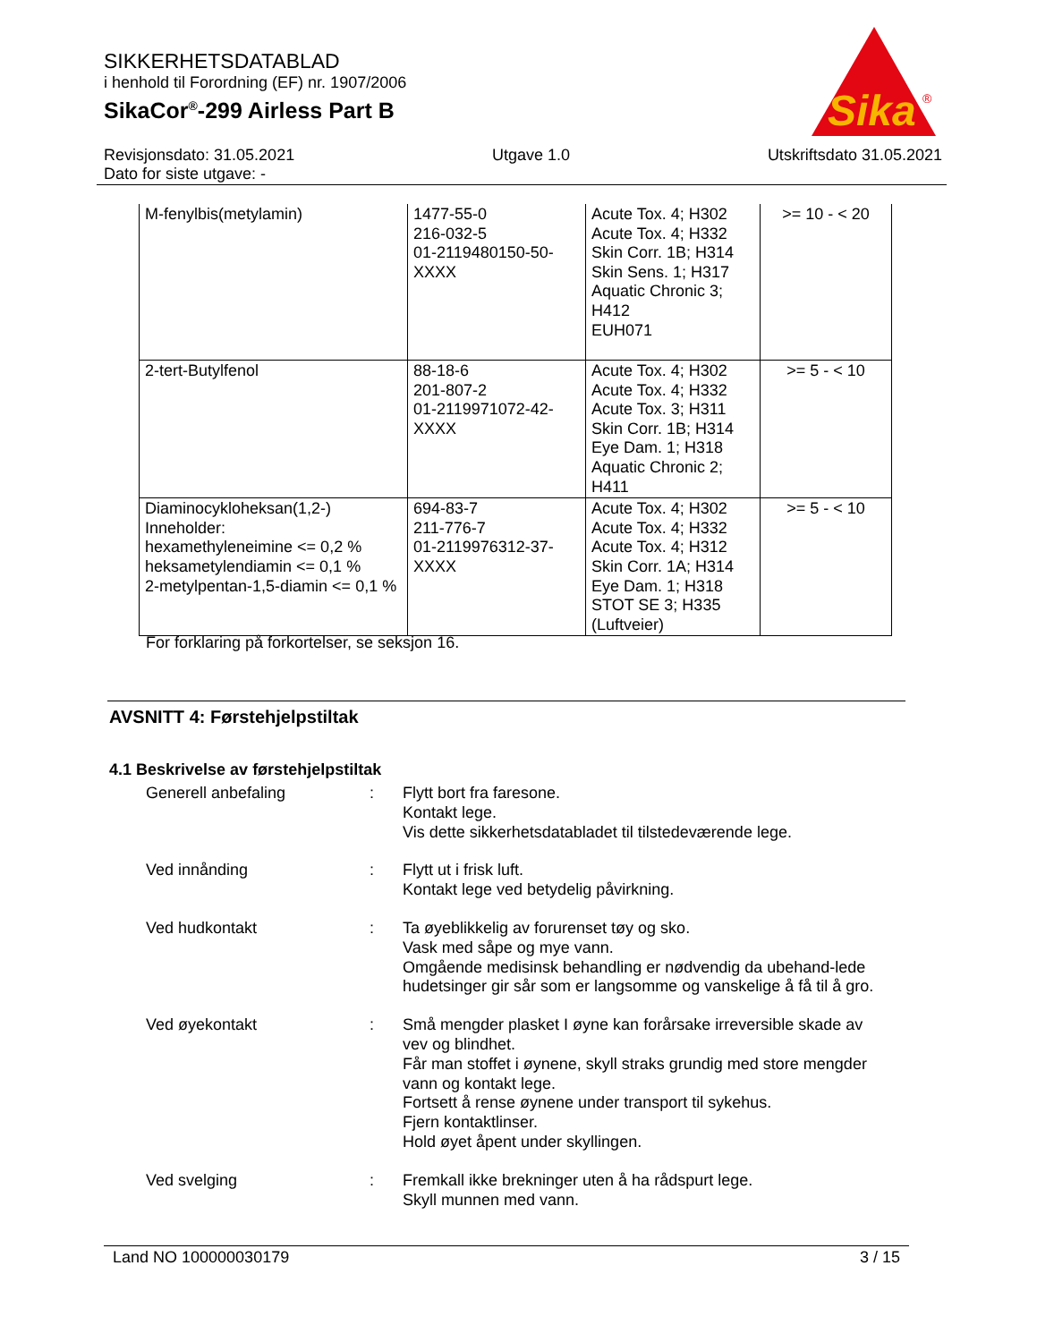SIKKERHETSDATABLAD
i henhold til Forordning (EF) nr. 1907/2006
SikaCor<sup>®</sup>-299 Airless Part B
Sika
®
Revisjonsdato: 31.05.2021
Dato for siste utgave: -
Utgave 1.0 Utskriftsdato 31.05.2021
| M-fenylbis(metylamin) | 1477-55-0 216-032-5 01-2119480150-50- XXXX | Acute Tox. 4; H302 Acute Tox. 4; H332 Skin Corr. 1B; H314 Skin Sens. 1; H317 Aquatic Chronic 3; H412 EUH071 | >= 10 - < 20 |
| 2-tert-Butylfenol | 88-18-6 201-807-2 01-2119971072-42- XXXX | Acute Tox. 4; H302 Acute Tox. 4; H332 Acute Tox. 3; H311 Skin Corr. 1B; H314 Eye Dam. 1; H318 Aquatic Chronic 2; H411 | >= 5 - < 10 |
| Diaminocykloheksan(1,2-) Inneholder: hexamethyleneimine <= 0,2 % heksametylendiamin <= 0,1 % 2-metylpentan-1,5-diamin <= 0,1 % | 694-83-7 211-776-7 01-2119976312-37- XXXX | Acute Tox. 4; H302 Acute Tox. 4; H332 Acute Tox. 4; H312 Skin Corr. 1A; H314 Eye Dam. 1; H318 STOT SE 3; H335 (Luftveier) | >= 5 - < 10 |
For forklaring på forkortelser, se seksjon 16.
AVSNITT 4: Førstehjelpstiltak
4.1 Beskrivelse av førstehjelpstiltak
Generell anbefaling : Flytt bort fra faresone.
Kontakt lege.
Vis dette sikkerhetsdatabladet til tilstedeværende lege.
Ved innånding : Flytt ut i frisk luft.
Kontakt lege ved betydelig påvirkning.
Ved hudkontakt : Ta øyeblikkelig av forurenset tøy og sko.
Vask med såpe og mye vann.
Omgående medisinsk behandling er nødvendig da ubehand-lede hudetsinger gir sår som er langsomme og vanskelige å få til å gro.
Ved øyekontakt : Små mengder plasket I øyne kan forårsake irreversible skade av vev og blindhet.
Får man stoffet i øynene, skyll straks grundig med store mengder vann og kontakt lege.
Fortsett å rense øynene under transport til sykehus.
Fjern kontaktlinser.
Hold øyet åpent under skyllingen.
Ved svelging : Fremkall ikke brekninger uten å ha rådspurt lege.
Skyll munnen med vann.
Land NO 100000030179 3 / 15